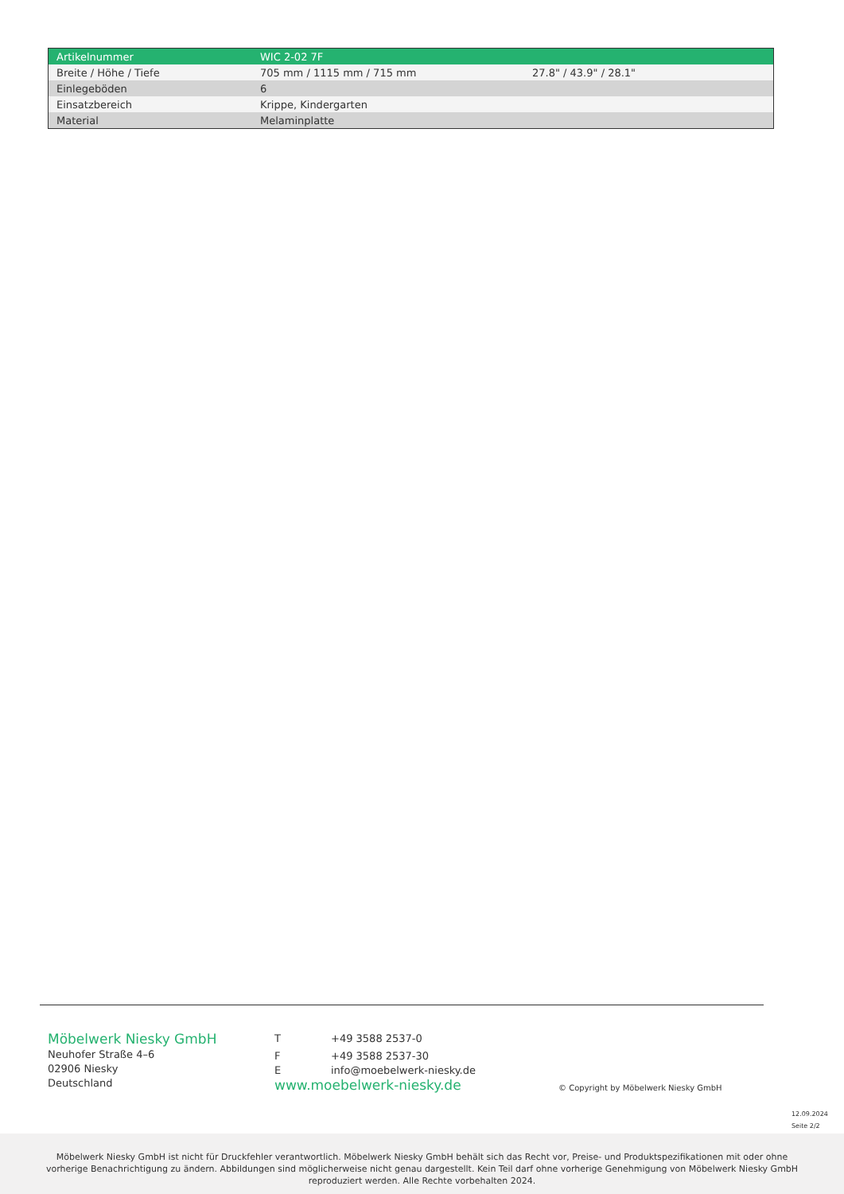| Artikelnummer | WIC 2-02 7F | |
| Breite / Höhe / Tiefe | 705 mm / 1115 mm / 715 mm | 27.8" / 43.9" / 28.1" |
| Einlegeböden | 6 | |
| Einsatzbereich | Krippe, Kindergarten | |
| Material | Melaminplatte | |
Möbelwerk Niesky GmbH
Neuhofer Straße 4–6
02906 Niesky
Deutschland
T +49 3588 2537-0
F +49 3588 2537-30
Einfo@moebelwerk-niesky.de
www.moebelwerk-niesky.de
© Copyright by Möbelwerk Niesky GmbH
12.09.2024
Seite 2/2
Möbelwerk Niesky GmbH ist nicht für Druckfehler verantwortlich. Möbelwerk Niesky GmbH behält sich das Recht vor, Preise- und Produktspezifikationen mit oder ohne
vorherige Benachrichtigung zu ändern. Abbildungen sind möglicherweise nicht genau dargestellt. Kein Teil darf ohne vorherige Genehmigung von Möbelwerk Niesky GmbH
reproduziert werden. Alle Rechte vorbehalten 2024.